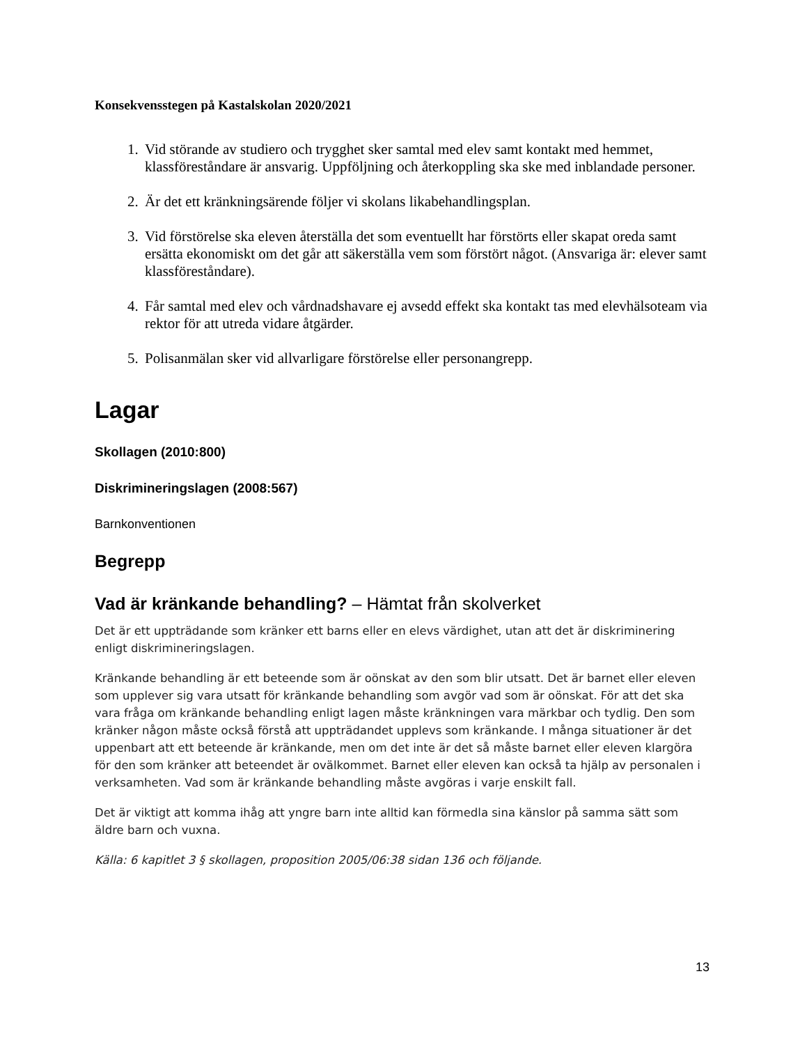Konsekvensstegen på Kastalskolan 2020/2021
1. Vid störande av studiero och trygghet sker samtal med elev samt kontakt med hemmet, klassföreståndare är ansvarig. Uppföljning och återkoppling ska ske med inblandade personer.
2. Är det ett kränkningsärende följer vi skolans likabehandlingsplan.
3. Vid förstörelse ska eleven återställa det som eventuellt har förstörts eller skapat oreda samt ersätta ekonomiskt om det går att säkerställa vem som förstört något. (Ansvariga är: elever samt klassföreståndare).
4. Får samtal med elev och vårdnadshavare ej avsedd effekt ska kontakt tas med elevhälsoteam via rektor för att utreda vidare åtgärder.
5. Polisanmälan sker vid allvarligare förstörelse eller personangrepp.
Lagar
Skollagen (2010:800)
Diskrimineringslagen (2008:567)
Barnkonventionen
Begrepp
Vad är kränkande behandling? – Hämtat från skolverket
Det är ett uppträdande som kränker ett barns eller en elevs värdighet, utan att det är diskriminering enligt diskrimineringslagen.
Kränkande behandling är ett beteende som är oönskat av den som blir utsatt. Det är barnet eller eleven som upplever sig vara utsatt för kränkande behandling som avgör vad som är oönskat. För att det ska vara fråga om kränkande behandling enligt lagen måste kränkningen vara märkbar och tydlig. Den som kränker någon måste också förstå att uppträdandet upplevs som kränkande. I många situationer är det uppenbart att ett beteende är kränkande, men om det inte är det så måste barnet eller eleven klargöra för den som kränker att beteendet är ovälkommet. Barnet eller eleven kan också ta hjälp av personalen i verksamheten. Vad som är kränkande behandling måste avgöras i varje enskilt fall.
Det är viktigt att komma ihåg att yngre barn inte alltid kan förmedla sina känslor på samma sätt som äldre barn och vuxna.
Källa: 6 kapitlet 3 § skollagen, proposition 2005/06:38 sidan 136 och följande.
13